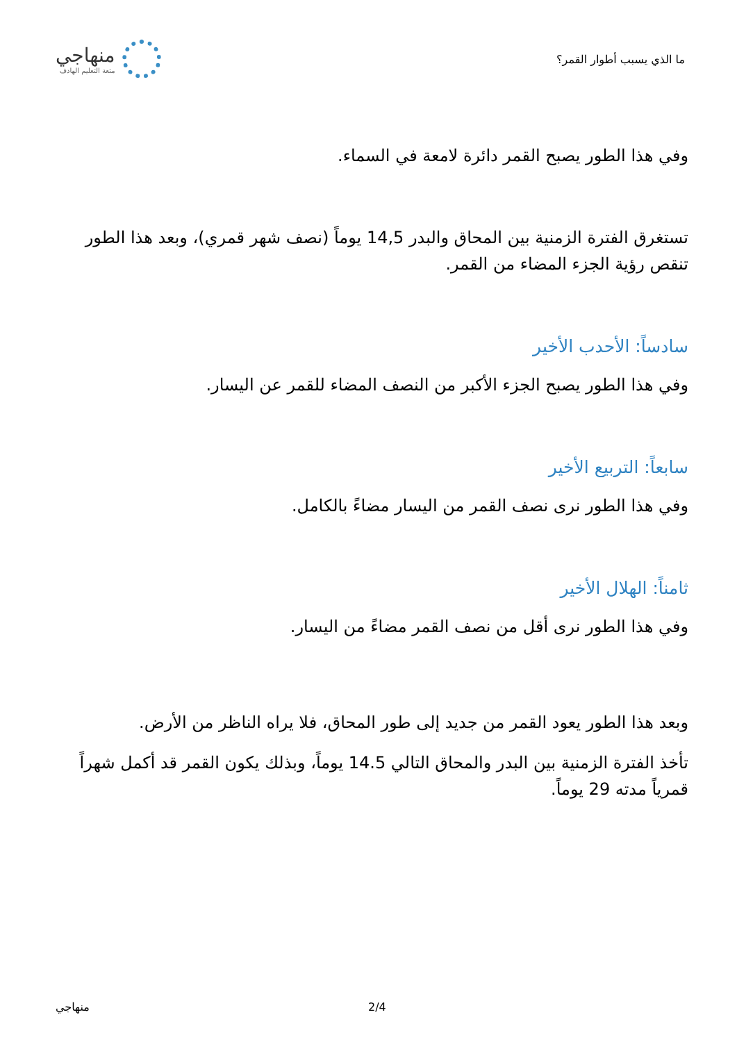ما الذي يسبب أطوار القمر؟
منهاجي
متعة التعليم الهادف
وفي هذا الطور يصبح القمر دائرة لامعة في السماء.
تستغرق الفترة الزمنية بين المحاق والبدر 14,5 يوماً (نصف شهر قمري)، وبعد هذا الطور تنقص رؤية الجزء المضاء من القمر.
سادساً: الأحدب الأخير
وفي هذا الطور يصبح الجزء الأكبر من النصف المضاء للقمر عن اليسار.
سابعاً: التربيع الأخير
وفي هذا الطور نرى نصف القمر من اليسار مضاءً بالكامل.
ثامناً: الهلال الأخير
وفي هذا الطور نرى أقل من نصف القمر مضاءً من اليسار.
وبعد هذا الطور يعود القمر من جديد إلى طور المحاق، فلا يراه الناظر من الأرض.
تأخذ الفترة الزمنية بين البدر والمحاق التالي 14.5 يوماً، وبذلك يكون القمر قد أكمل شهراً قمرياً مدته 29 يوماً.
منهاجي 2/4